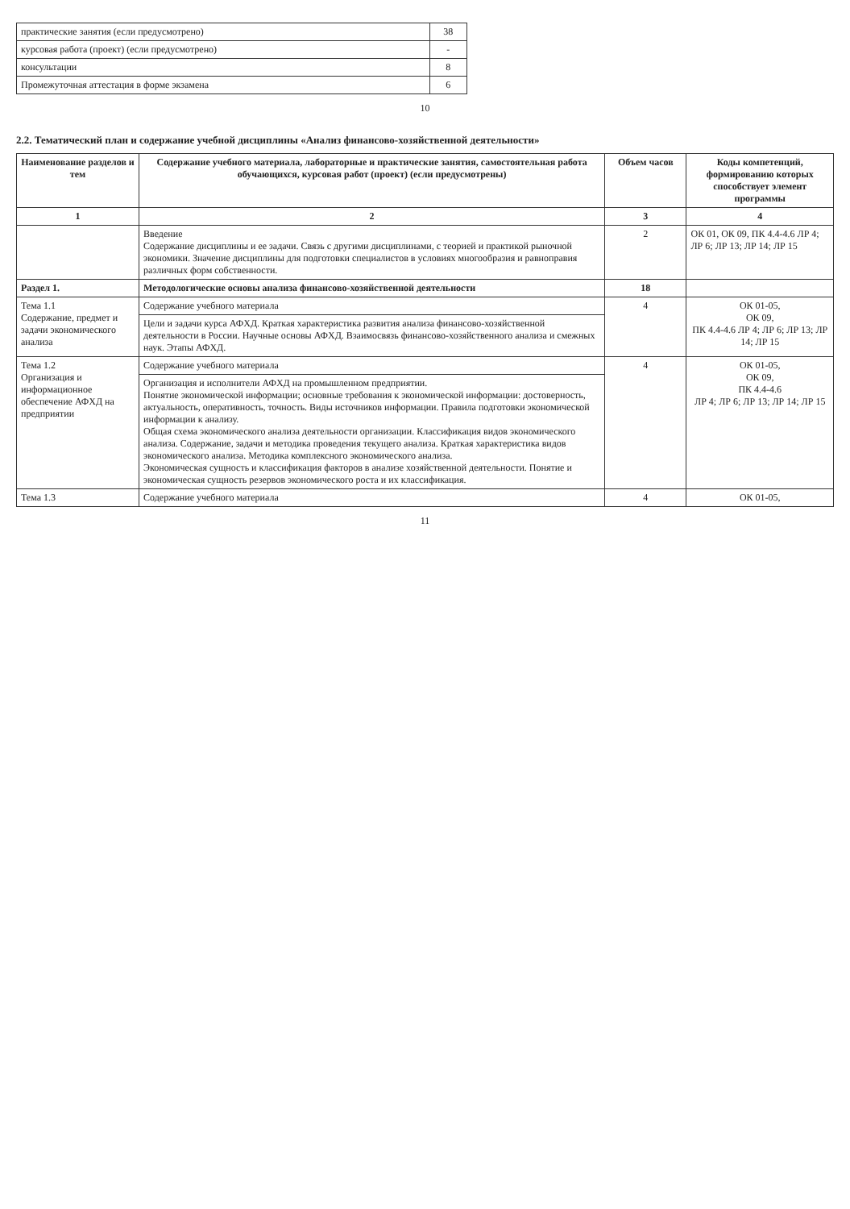| практические занятия (если предусмотрено) | 38 |
| курсовая работа (проект) (если предусмотрено) | - |
| консультации | 8 |
| Промежуточная аттестация в форме экзамена | 6 |
10
2.2. Тематический план и содержание учебной дисциплины «Анализ финансово-хозяйственной деятельности»
| Наименование разделов и тем | Содержание учебного материала, лабораторные и практические занятия, самостоятельная работа обучающихся, курсовая работ (проект) (если предусмотрены) | Объем часов | Коды компетенций, формированию которых способствует элемент программы |
| --- | --- | --- | --- |
| 1 | 2 | 3 | 4 |
| | Введение Содержание дисциплины и ее задачи. Связь с другими дисциплинами, с теорией и практикой рыночной экономики. Значение дисциплины для подготовки специалистов в условиях многообразия и равноправия различных форм собственности. | 2 | ОК 01, ОК 09, ПК 4.4-4.6 ЛР 4; ЛР 6; ЛР 13; ЛР 14; ЛР 15 |
| Раздел 1. | Методологические основы анализа финансово-хозяйственной деятельности | 18 | |
| Тема 1.1 Содержание, предмет и задачи экономического анализа | Содержание учебного материала | 4 | ОК 01-05, ОК 09, ПК 4.4-4.6 ЛР 4; ЛР 6; ЛР 13; ЛР 14; ЛР 15 |
| | Цели и задачи курса АФХД. Краткая характеристика развития анализа финансово-хозяйственной деятельности в России. Научные основы АФХД. Взаимосвязь финансово-хозяйственного анализа и смежных наук. Этапы АФХД. | | |
| Тема 1.2 Организация и информационное обеспечение АФХД на предприятии | Содержание учебного материала | 4 | ОК 01-05, ОК 09, ПК 4.4-4.6 ЛР 4; ЛР 6; ЛР 13; ЛР 14; ЛР 15 |
| | Организация и исполнители АФХД на промышленном предприятии. Понятие экономической информации; основные требования к экономической информации: достоверность, актуальность, оперативность, точность. Виды источников информации. Правила подготовки экономической информации к анализу. Общая схема экономического анализа деятельности организации. Классификация видов экономического анализа. Содержание, задачи и методика проведения текущего анализа. Краткая характеристика видов экономического анализа. Методика комплексного экономического анализа. Экономическая сущность и классификация факторов в анализе хозяйственной деятельности. Понятие и экономическая сущность резервов экономического роста и их классификация. | | |
| Тема 1.3 | Содержание учебного материала | 4 | ОК 01-05, |
11